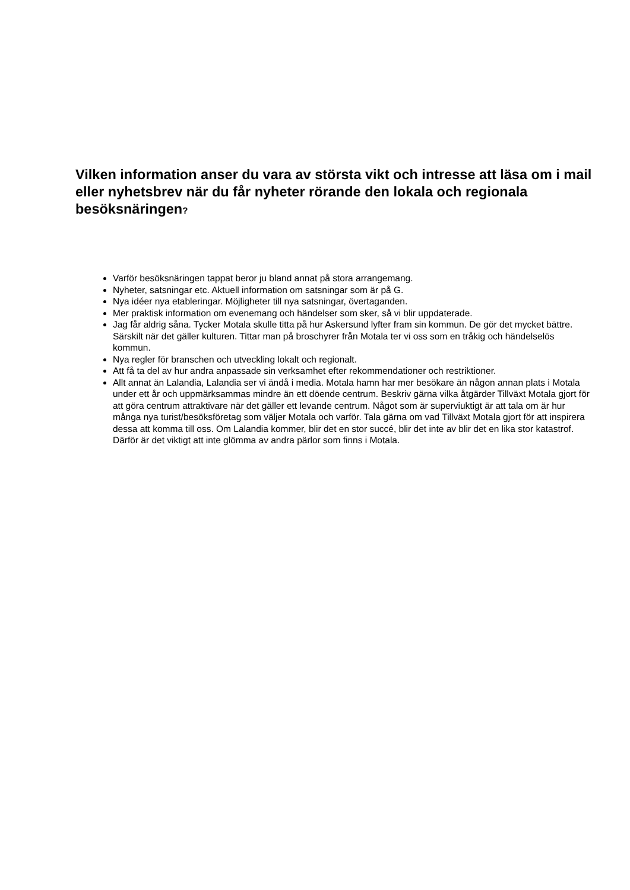Vilken information anser du vara av största vikt och intresse att läsa om i mail eller nyhetsbrev när du får nyheter rörande den lokala och regionala besöksnäringen?
Varför besöksnäringen tappat beror ju bland annat på stora arrangemang.
Nyheter, satsningar etc. Aktuell information om satsningar som är på G.
Nya idéer nya etableringar. Möjligheter till nya satsningar, övertaganden.
Mer praktisk information om evenemang och händelser som sker, så vi blir uppdaterade.
Jag får aldrig såna. Tycker Motala skulle titta på hur Askersund lyfter fram sin kommun. De gör det mycket bättre. Särskilt när det gäller kulturen. Tittar man på broschyrer från Motala ter vi oss som en tråkig och händelselös kommun.
Nya regler för branschen och utveckling lokalt och regionalt.
Att få ta del av hur andra anpassade sin verksamhet efter rekommendationer och restriktioner.
Allt annat än Lalandia, Lalandia ser vi ändå i media. Motala hamn har mer besökare än någon annan plats i Motala under ett år och uppmärksammas mindre än ett döende centrum. Beskriv gärna vilka åtgärder Tillväxt Motala gjort för att göra centrum attraktivare när det gäller ett levande centrum. Något som är superviuktigt är att tala om är hur många nya turist/besöksföretag som väljer Motala och varför. Tala gärna om vad Tillväxt Motala gjort för att inspirera dessa att komma till oss. Om Lalandia kommer, blir det en stor succé, blir det inte av blir det en lika stor katastrof. Därför är det viktigt att inte glömma av andra pärlor som finns i Motala.